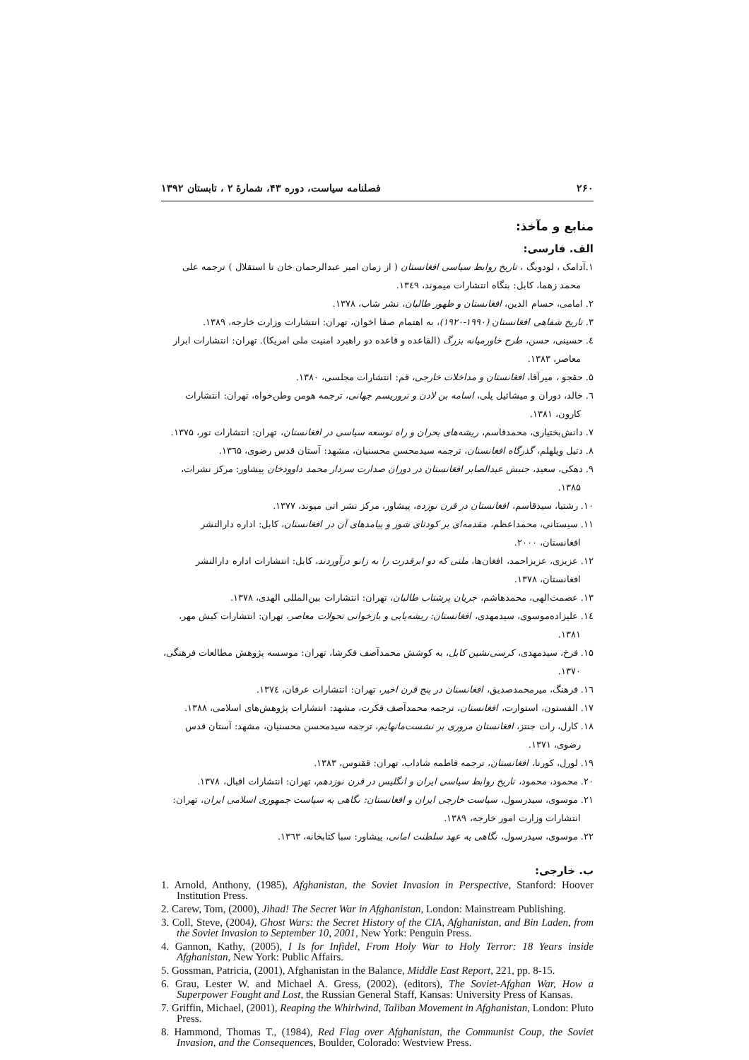۲۶۰ فصلنامه سیاست، دوره ۴۳، شمارهٔ ۲ ، تابستان ۱۳۹۲
منابع و مآخذ:
الف. فارسی:
۱.آدامک ، لودویگ ، تاریخ روابط سیاسی افغانستان ( از زمان امیر عبدالرحمان خان تا استقلال ) ترجمه علی محمد زهما، کابل: بنگاه انتشارات میموند، ۱۳٤۹.
۲. امامی، حسام الدین، افغانستان و ظهور طالبان، نشر شاب، ۱۳۷۸.
۳. تاریخ شفاهی افغانستان (۱۹۹۰-۱۹۲۰)، به اهتمام صفا اخوان، تهران: انتشارات وزارت خارجه، ۱۳۸۹.
٤. حسینی، حسن، طرح خاورمیانه بزرگ (القاعده و قاعده دو راهبرد امنیت ملی امریکا). تهران: انتشارات ابرار معاصر، ۱۳۸۳.
۵. حقجو ، میرآقا، افغانستان و مداخلات خارجی، قم: انتشارات مجلسی، ۱۳۸۰.
٦. خالد، دوران و میشائیل پلی، اسامه بن لادن و تروریسم جهانی، ترجمه هومن وطن‌خواه، تهران: انتشارات کارون، ۱۳۸۱.
۷. دانش‌بختیاری، محمدقاسم، ریشه‌های بحران و راه توسعه سیاسی در افغانستان، تهران: انتشارات نور، ۱۳۷۵.
۸. دتیل ویلهلم، گذرگاه افغانستان، ترجمه سیدمحسن محسنیان، مشهد: آستان قدس رضوی، ۱۳٦۵.
۹. دهکی، سعید، جنبش عبدالصابر افغانستان در دوران صدارت سردار محمد داوودخان پیشاور: مرکز نشرات، ۱۳۸۵.
۱۰. رشتیا، سیدقاسم، افغانستان در قرن نوزده، پیشاور، مرکز نشر اتی میوند، ۱۳۷۷.
۱۱. سیستانی، محمداعظم، مقدمه‌ای بر کودتای شور و پیامدهای آن در افغانستان، کابل: اداره دارالنشر افغانستان، ۲۰۰۰.
۱۲. عزیزی، عزیزاحمد، افغان‌ها، ملتی که دو ابرقدرت را به زانو درآوردند، کابل: انتشارات اداره دارالنشر افغانستان، ۱۳۷۸.
۱۳. عصمت‌الهی، محمدهاشم، جریان پرشتاب طالبان، تهران: انتشارات بین‌المللی الهدی، ۱۳۷۸.
۱٤. علیزاده‌موسوی، سیدمهدی، افغانستان: ریشه‌یابی و بازخوانی تحولات معاصر، تهران: انتشارات کیش مهر، ۱۳۸۱.
۱۵. فرخ، سیدمهدی، کرسی‌نشین کابل، به کوشش محمدآصف فکرشا، تهران: موسسه پژوهش مطالعات فرهنگی، ۱۳۷۰.
۱٦. فرهنگ، میرمحمدصدیق، افغانستان در پنج قرن اخیر، تهران: انتشارات عرفان، ۱۳۷٤.
۱۷. الفستون، استوارت، افغانستان، ترجمه محمدآصف فکرت، مشهد: انتشارات پژوهش‌های اسلامی، ۱۳۸۸.
۱۸. کارل، رات جنتز، افغانستان مروری بر نشست‌ماتهایم، ترجمه سیدمحسن محسنیان، مشهد: آستان قدس رضوی، ۱۳۷۱.
۱۹. لورل، کورنا، افغانستان، ترجمه فاطمه شاداب، تهران: ققنوس، ۱۳۸۳.
۲۰. محمود، محمود، تاریخ روابط سیاسی ایران و انگلیس در قرن نوزدهم، تهران: انتشارات اقبال، ۱۳۷۸.
۲۱. موسوی، سیدرسول، سیاست خارجی ایران و افغانستان: نگاهی به سیاست جمهوری اسلامی ایران، تهران: انتشارات وزارت امور خارجه، ۱۳۸۹.
۲۲. موسوی، سیدرسول، نگاهی به عهد سلطنت امانی، پیشاور: سبا کتابخانه، ۱۳٦۳.
ب. خارجی:
1. Arnold, Anthony, (1985), Afghanistan, the Soviet Invasion in Perspective, Stanford: Hoover Institution Press.
2. Carew, Tom, (2000), Jihad! The Secret War in Afghanistan, London: Mainstream Publishing.
3. Coll, Steve, (2004), Ghost Wars: the Secret History of the CIA, Afghanistan, and Bin Laden, from the Soviet Invasion to September 10, 2001, New York: Penguin Press.
4. Gannon, Kathy, (2005), I Is for Infidel, From Holy War to Holy Terror: 18 Years inside Afghanistan, New York: Public Affairs.
5. Gossman, Patricia, (2001), Afghanistan in the Balance, Middle East Report, 221, pp. 8-15.
6. Grau, Lester W. and Michael A. Gress, (2002), (editors), The Soviet-Afghan War, How a Superpower Fought and Lost, the Russian General Staff, Kansas: University Press of Kansas.
7. Griffin, Michael, (2001), Reaping the Whirlwind, Taliban Movement in Afghanistan, London: Pluto Press.
8. Hammond, Thomas T., (1984), Red Flag over Afghanistan, the Communist Coup, the Soviet Invasion, and the Consequences, Boulder, Colorado: Westview Press.